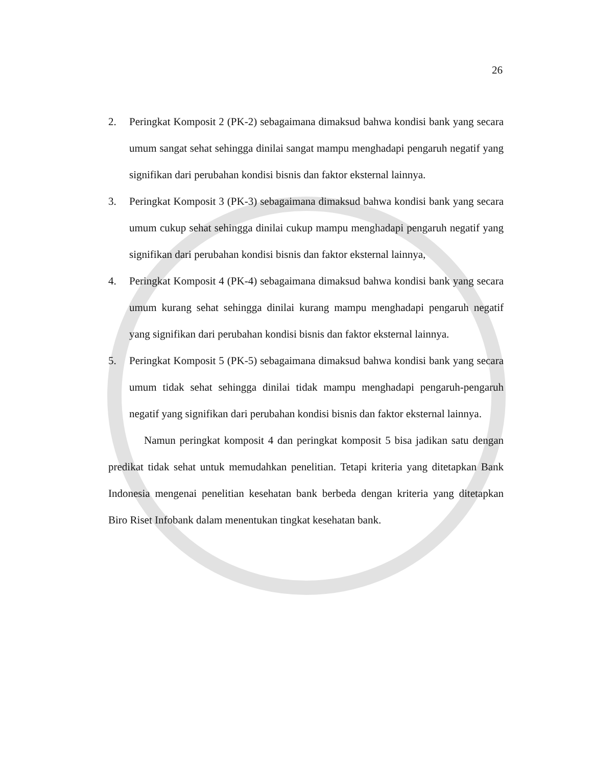26
2. Peringkat Komposit 2 (PK-2) sebagaimana dimaksud bahwa kondisi bank yang secara umum sangat sehat sehingga dinilai sangat mampu menghadapi pengaruh negatif yang signifikan dari perubahan kondisi bisnis dan faktor eksternal lainnya.
3. Peringkat Komposit 3 (PK-3) sebagaimana dimaksud bahwa kondisi bank yang secara umum cukup sehat sehingga dinilai cukup mampu menghadapi pengaruh negatif yang signifikan dari perubahan kondisi bisnis dan faktor eksternal lainnya,
4. Peringkat Komposit 4 (PK-4) sebagaimana dimaksud bahwa kondisi bank yang secara umum kurang sehat sehingga dinilai kurang mampu menghadapi pengaruh negatif yang signifikan dari perubahan kondisi bisnis dan faktor eksternal lainnya.
5. Peringkat Komposit 5 (PK-5) sebagaimana dimaksud bahwa kondisi bank yang secara umum tidak sehat sehingga dinilai tidak mampu menghadapi pengaruh-pengaruh negatif yang signifikan dari perubahan kondisi bisnis dan faktor eksternal lainnya.
Namun peringkat komposit 4 dan peringkat komposit 5 bisa jadikan satu dengan predikat tidak sehat untuk memudahkan penelitian. Tetapi kriteria yang ditetapkan Bank Indonesia mengenai penelitian kesehatan bank berbeda dengan kriteria yang ditetapkan Biro Riset Infobank dalam menentukan tingkat kesehatan bank.